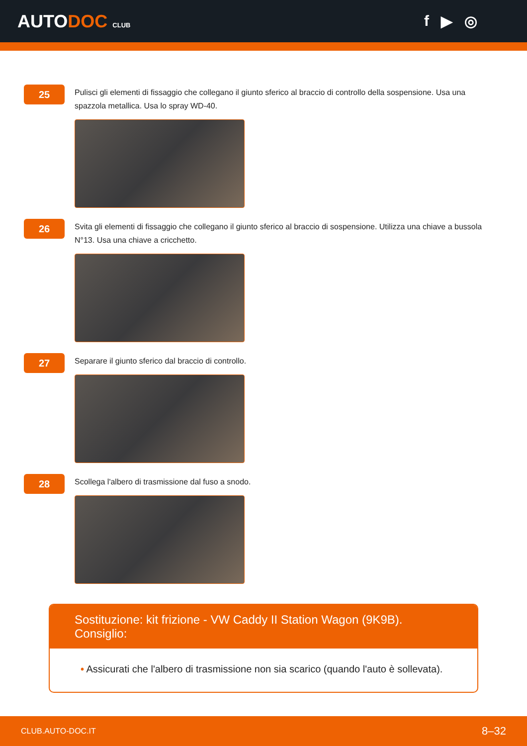AUTODOC CLUB
f ▶ ◎
25
Pulisci gli elementi di fissaggio che collegano il giunto sferico al braccio di controllo della sospensione. Usa una spazzola metallica. Usa lo spray WD-40.
26
Svita gli elementi di fissaggio che collegano il giunto sferico al braccio di sospensione. Utilizza una chiave a bussola N°13. Usa una chiave a cricchetto.
27
Separare il giunto sferico dal braccio di controllo.
28
Scollega l'albero di trasmissione dal fuso a snodo.
Sostituzione: kit frizione - VW Caddy II Station Wagon (9K9B). Consiglio:
• Assicurati che l'albero di trasmissione non sia scarico (quando l'auto è sollevata).
CLUB.AUTO-DOC.IT 8–32